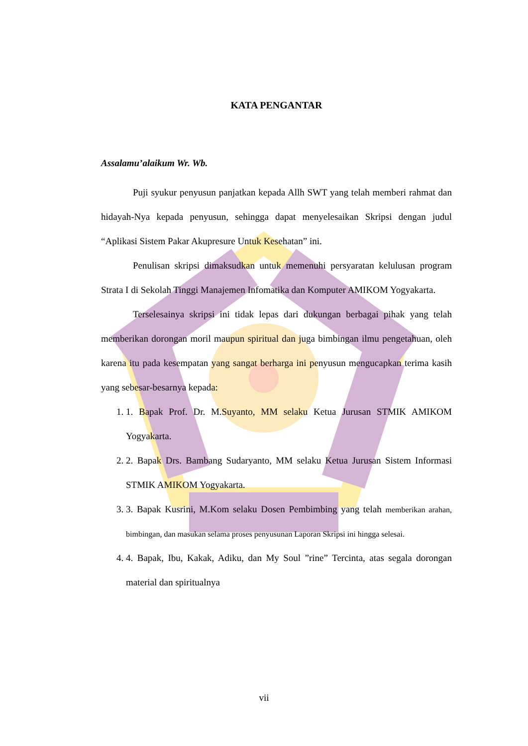KATA PENGANTAR
Assalamu’alaikum Wr. Wb.
Puji syukur penyusun panjatkan kepada Allh SWT yang telah memberi rahmat dan hidayah-Nya kepada penyusun, sehingga dapat menyelesaikan Skripsi dengan judul “Aplikasi Sistem Pakar Akupresure Untuk Kesehatan” ini.
Penulisan skripsi dimaksudkan untuk memenuhi persyaratan kelulusan program Strata I di Sekolah Tinggi Manajemen Infomatika dan Komputer AMIKOM Yogyakarta.
Terselesainya skripsi ini tidak lepas dari dukungan berbagai pihak yang telah memberikan dorongan moril maupun spiritual dan juga bimbingan ilmu pengetahuan, oleh karena itu pada kesempatan yang sangat berharga ini penyusun mengucapkan terima kasih yang sebesar-besarnya kepada:
1. 1. Bapak Prof. Dr. M.Suyanto, MM selaku Ketua Jurusan STMIK AMIKOM Yogyakarta.
2. 2. Bapak Drs. Bambang Sudaryanto, MM selaku Ketua Jurusan Sistem Informasi STMIK AMIKOM Yogyakarta.
3. 3. Bapak Kusrini, M.Kom selaku Dosen Pembimbing yang telah memberikan arahan, bimbingan, dan masukan selama proses penyusunan Laporan Skripsi ini hingga selesai.
4. 4. Bapak, Ibu, Kakak, Adiku, dan My Soul ”rine” Tercinta, atas segala dorongan material dan spiritualnya
vii